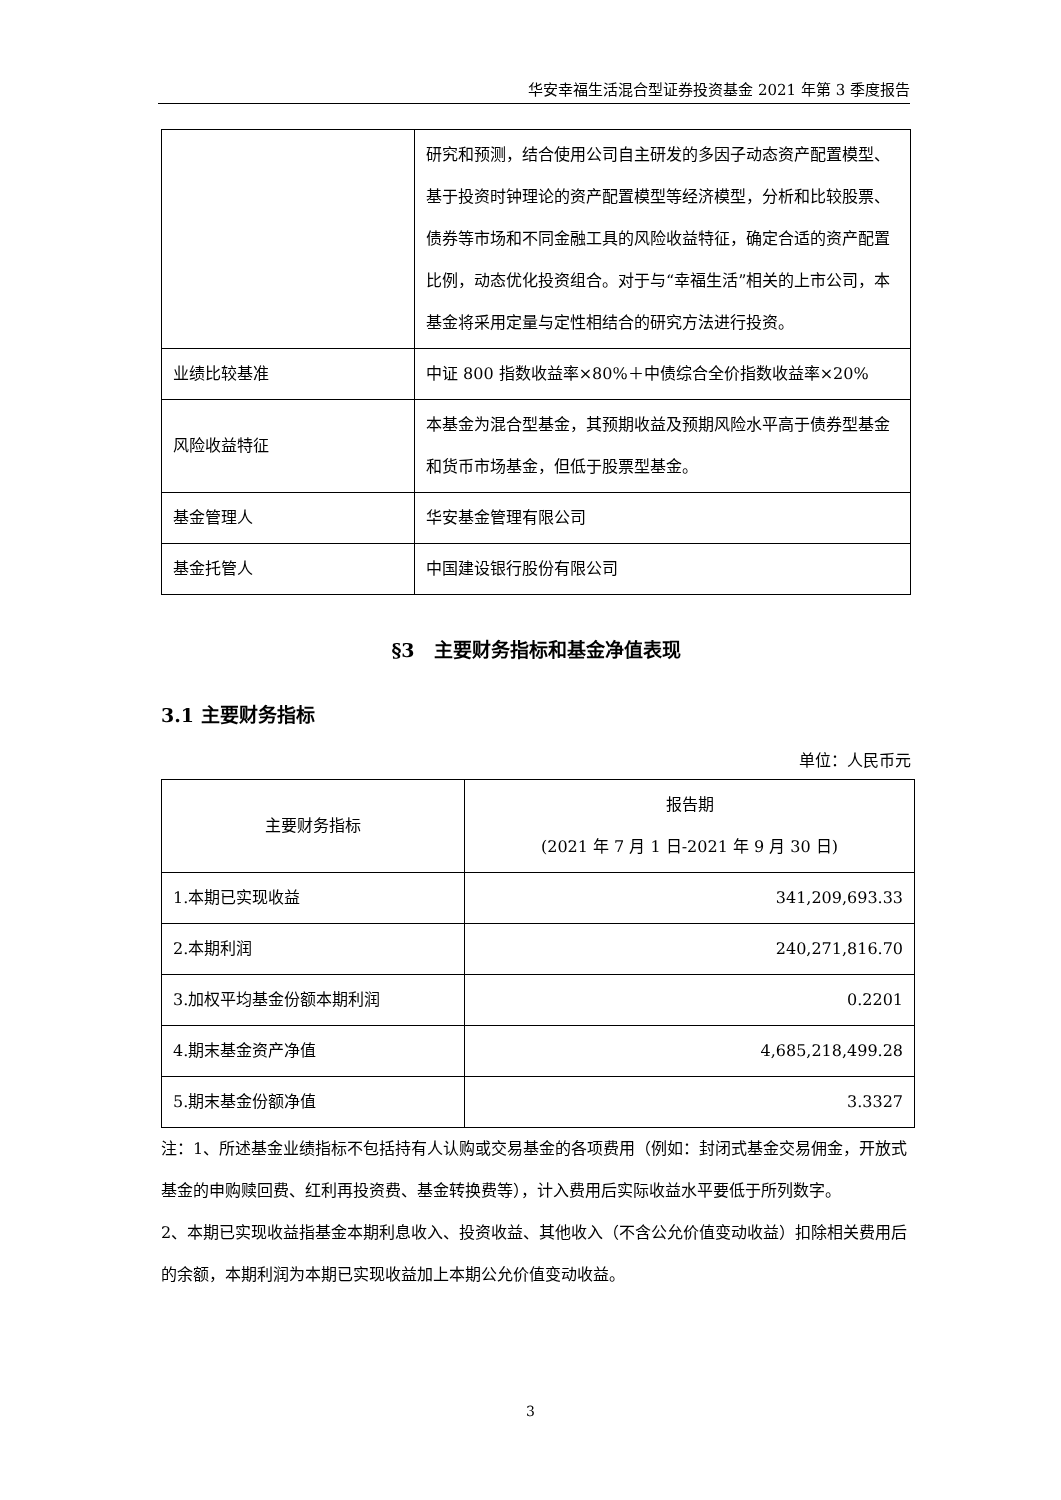华安幸福生活混合型证券投资基金 2021 年第 3 季度报告
| | 研究和预测，结合使用公司自主研发的多因子动态资产配置模型、基于投资时钟理论的资产配置模型等经济模型，分析和比较股票、债券等市场和不同金融工具的风险收益特征，确定合适的资产配置比例，动态优化投资组合。对于与“幸福生活”相关的上市公司，本基金将采用定量与定性相结合的研究方法进行投资。 |
| 业绩比较基准 | 中证 800 指数收益率×80%＋中债综合全价指数收益率×20% |
| 风险收益特征 | 本基金为混合型基金，其预期收益及预期风险水平高于债券型基金和货币市场基金，但低于股票型基金。 |
| 基金管理人 | 华安基金管理有限公司 |
| 基金托管人 | 中国建设银行股份有限公司 |
§3　主要财务指标和基金净值表现
3.1 主要财务指标
单位：人民币元
| 主要财务指标 | 报告期 (2021 年 7 月 1 日-2021 年 9 月 30 日) |
| --- | --- |
| 1.本期已实现收益 | 341,209,693.33 |
| 2.本期利润 | 240,271,816.70 |
| 3.加权平均基金份额本期利润 | 0.2201 |
| 4.期末基金资产净值 | 4,685,218,499.28 |
| 5.期末基金份额净值 | 3.3327 |
注：1、所述基金业绩指标不包括持有人认购或交易基金的各项费用（例如：封闭式基金交易佣金，开放式基金的申购赎回费、红利再投资费、基金转换费等），计入费用后实际收益水平要低于所列数字。
2、本期已实现收益指基金本期利息收入、投资收益、其他收入（不含公允价值变动收益）扣除相关费用后的余额，本期利润为本期已实现收益加上本期公允价值变动收益。
3